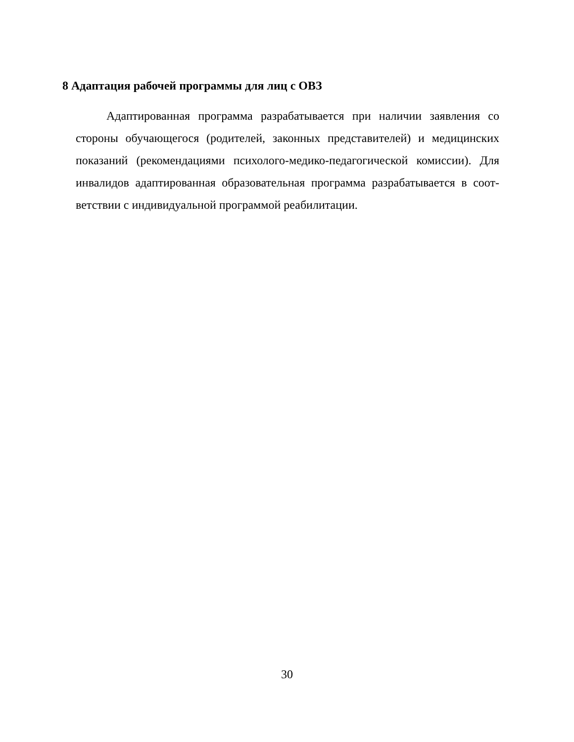8 Адаптация рабочей программы для лиц с ОВЗ
Адаптированная программа разрабатывается при наличии заявления со стороны обучающегося (родителей, законных представителей) и медицинских показаний (рекомендациями психолого-медико-педагогической комиссии). Для инвалидов адаптированная образовательная программа разрабатывается в соот-ветствии с индивидуальной программой реабилитации.
30